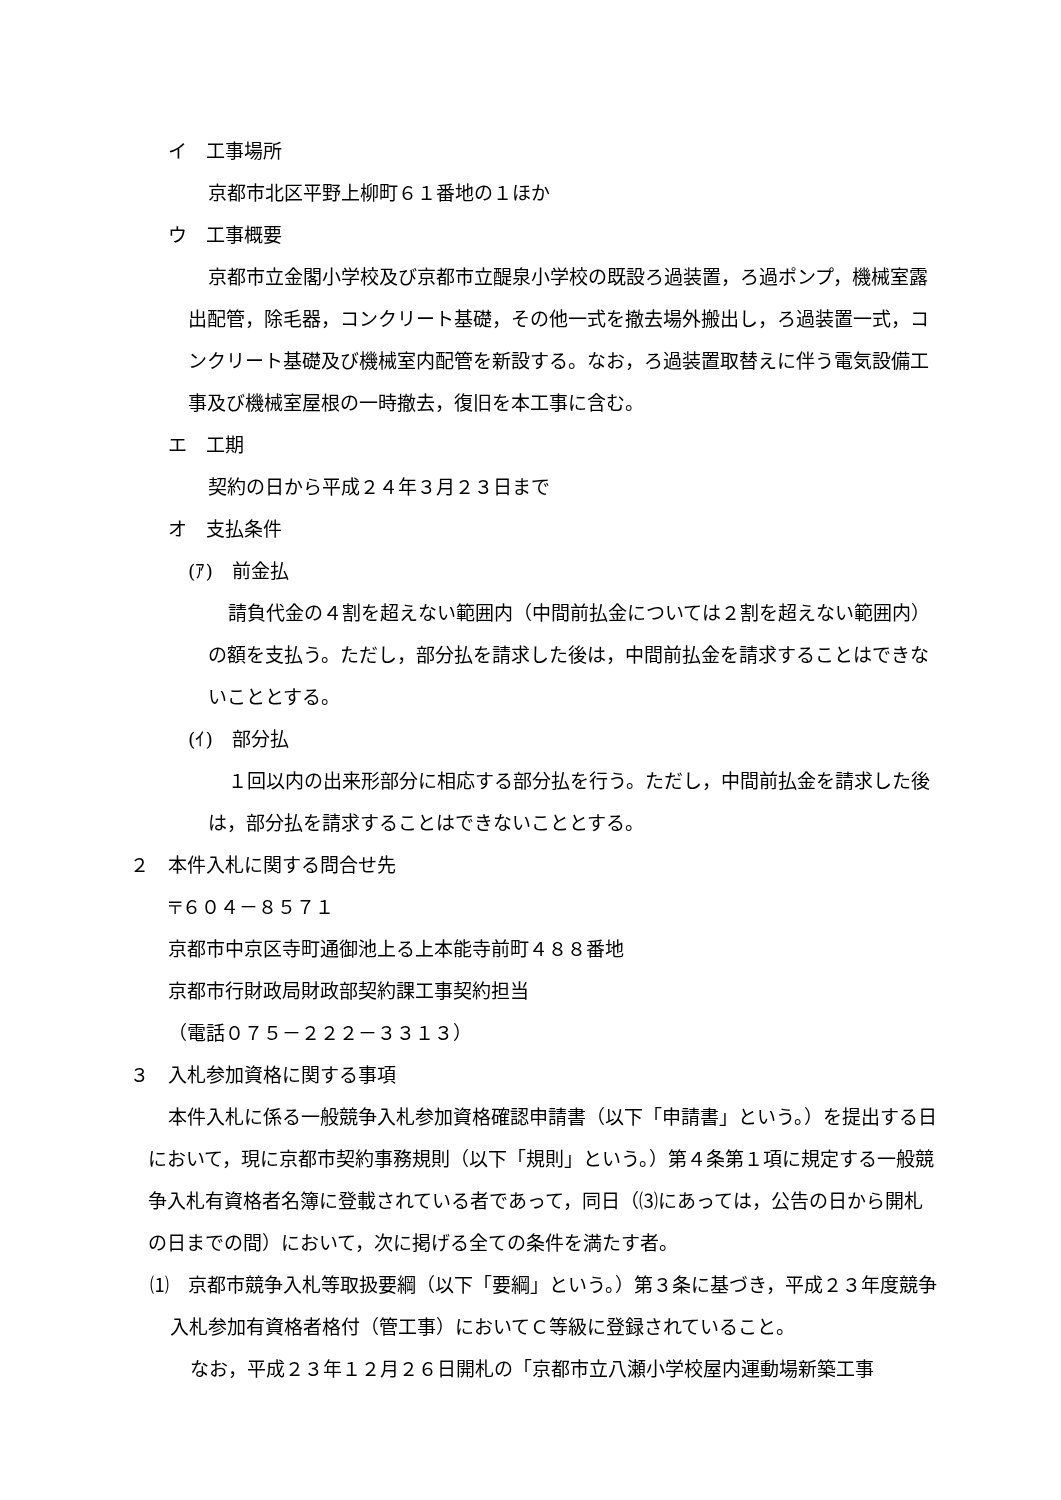イ　工事場所
京都市北区平野上柳町６１番地の１ほか
ウ　工事概要
京都市立金閣小学校及び京都市立醍泉小学校の既設ろ過装置，ろ過ポンプ，機械室露出配管，除毛器，コンクリート基礎，その他一式を撤去場外搬出し，ろ過装置一式，コンクリート基礎及び機械室内配管を新設する。なお，ろ過装置取替えに伴う電気設備工事及び機械室屋根の一時撤去，復旧を本工事に含む。
エ　工期
契約の日から平成２４年３月２３日まで
オ　支払条件
(ｱ)　前金払
請負代金の４割を超えない範囲内（中間前払金については２割を超えない範囲内）の額を支払う。ただし，部分払を請求した後は，中間前払金を請求することはできないこととする。
(ｲ)　部分払
１回以内の出来形部分に相応する部分払を行う。ただし，中間前払金を請求した後は，部分払を請求することはできないこととする。
２　本件入札に関する問合せ先
〒６０４－８５７１
京都市中京区寺町通御池上る上本能寺前町４８８番地
京都市行財政局財政部契約課工事契約担当
（電話０７５－２２２－３３１３）
３　入札参加資格に関する事項
本件入札に係る一般競争入札参加資格確認申請書（以下「申請書」という。）を提出する日において，現に京都市契約事務規則（以下「規則」という。）第４条第１項に規定する一般競争入札有資格者名簿に登載されている者であって，同日（⑶にあっては，公告の日から開札の日までの間）において，次に掲げる全ての条件を満たす者。
⑴　京都市競争入札等取扱要綱（以下「要綱」という。）第３条に基づき，平成２３年度競争入札参加有資格者格付（管工事）においてＣ等級に登録されていること。
なお，平成２３年１２月２６日開札の「京都市立八瀬小学校屋内運動場新築工事